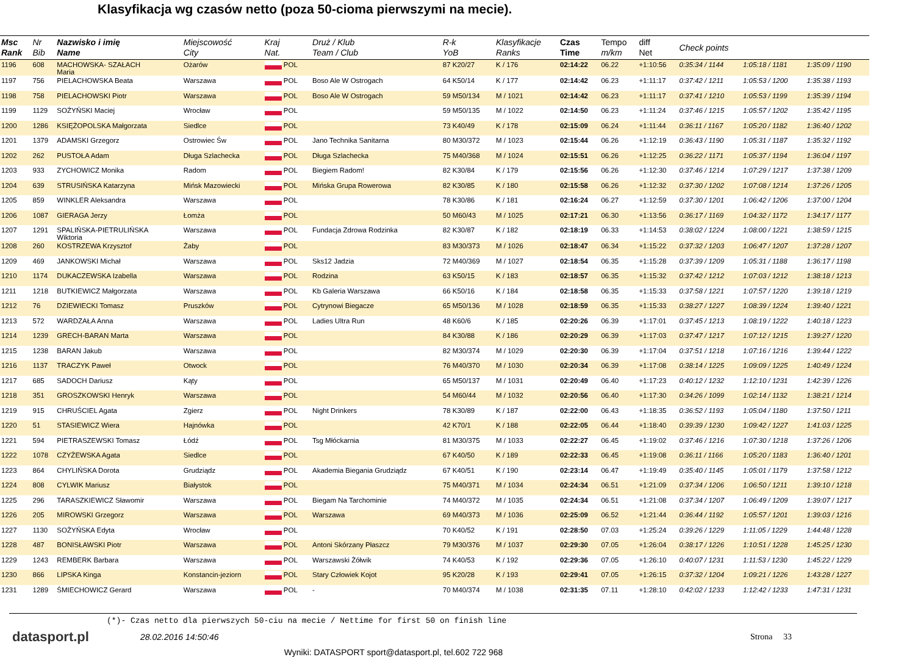Klasyfikacja wg czasów netto (poza 50-cioma pierwszymi na mecie).
| Msc Rank | Nr Bib | Nazwisko i imię Name | Miejscowość City | Kraj Nat. | Druż / Klub Team / Club | R-k YoB | Klasyfikacje Ranks | Czas Time | Tempo m/km | diff Net | Check points | | |
| --- | --- | --- | --- | --- | --- | --- | --- | --- | --- | --- | --- | --- | --- |
| 1196 | 608 | MACHOWSKA- SZAŁACH Maria | Ożarów | POL | | 87 K20/27 | K / 176 | 02:14:22 | 06.22 | +1:10:56 | 0:35:34 / 1144 | 1:05:18 / 1181 | 1:35:09 / 1190 |
| 1197 | 756 | PIELACHOWSKA Beata | Warszawa | POL | Boso Ale W Ostrogach | 64 K50/14 | K / 177 | 02:14:42 | 06.23 | +1:11:17 | 0:37:42 / 1211 | 1:05:53 / 1200 | 1:35:38 / 1193 |
| 1198 | 758 | PIELACHOWSKI Piotr | Warszawa | POL | Boso Ale W Ostrogach | 59 M50/134 | M / 1021 | 02:14:42 | 06.23 | +1:11:17 | 0:37:41 / 1210 | 1:05:53 / 1199 | 1:35:39 / 1194 |
| 1199 | 1129 | SOŻYŃSKI Maciej | Wrocław | POL | | 59 M50/135 | M / 1022 | 02:14:50 | 06.23 | +1:11:24 | 0:37:46 / 1215 | 1:05:57 / 1202 | 1:35:42 / 1195 |
| 1200 | 1286 | KSIĘŻOPOLSKA Małgorzata | Siedlce | POL | | 73 K40/49 | K / 178 | 02:15:09 | 06.24 | +1:11:44 | 0:36:11 / 1167 | 1:05:20 / 1182 | 1:36:40 / 1202 |
| 1201 | 1379 | ADAMSKI Grzegorz | Ostrowiec Św | POL | Jano Technika Sanitarna | 80 M30/372 | M / 1023 | 02:15:44 | 06.26 | +1:12:19 | 0:36:43 / 1190 | 1:05:31 / 1187 | 1:35:32 / 1192 |
| 1202 | 262 | PUSTOŁA Adam | Długa Szlachecka | POL | Długa Szlachecka | 75 M40/368 | M / 1024 | 02:15:51 | 06.26 | +1:12:25 | 0:36:22 / 1171 | 1:05:37 / 1194 | 1:36:04 / 1197 |
| 1203 | 933 | ZYCHOWICZ Monika | Radom | POL | Biegiem Radom! | 82 K30/84 | K / 179 | 02:15:56 | 06.26 | +1:12:30 | 0:37:46 / 1214 | 1:07:29 / 1217 | 1:37:38 / 1209 |
| 1204 | 639 | STRUSIŃSKA Katarzyna | Mińsk Mazowiecki | POL | Mińska Grupa Rowerowa | 82 K30/85 | K / 180 | 02:15:58 | 06.26 | +1:12:32 | 0:37:30 / 1202 | 1:07:08 / 1214 | 1:37:26 / 1205 |
| 1205 | 859 | WINKLER Aleksandra | Warszawa | POL | | 78 K30/86 | K / 181 | 02:16:24 | 06.27 | +1:12:59 | 0:37:30 / 1201 | 1:06:42 / 1206 | 1:37:00 / 1204 |
| 1206 | 1087 | GIERAGA Jerzy | Łomża | POL | | 50 M60/43 | M / 1025 | 02:17:21 | 06.30 | +1:13:56 | 0:36:17 / 1169 | 1:04:32 / 1172 | 1:34:17 / 1177 |
| 1207 | 1291 | SPALIŃSKA-PIETRULIŃSKA Wiktoria | Warszawa | POL | Fundacja Zdrowa Rodzinka | 82 K30/87 | K / 182 | 02:18:19 | 06.33 | +1:14:53 | 0:38:02 / 1224 | 1:08:00 / 1221 | 1:38:59 / 1215 |
| 1208 | 260 | KOSTRZEWA Krzysztof | Żaby | POL | | 83 M30/373 | M / 1026 | 02:18:47 | 06.34 | +1:15:22 | 0:37:32 / 1203 | 1:06:47 / 1207 | 1:37:28 / 1207 |
| 1209 | 469 | JANKOWSKI Michał | Warszawa | POL | Sks12 Jadzia | 72 M40/369 | M / 1027 | 02:18:54 | 06.35 | +1:15:28 | 0:37:39 / 1209 | 1:05:31 / 1188 | 1:36:17 / 1198 |
| 1210 | 1174 | DUKACZEWSKA Izabella | Warszawa | POL | Rodzina | 63 K50/15 | K / 183 | 02:18:57 | 06.35 | +1:15:32 | 0:37:42 / 1212 | 1:07:03 / 1212 | 1:38:18 / 1213 |
| 1211 | 1218 | BUTKIEWICZ Małgorzata | Warszawa | POL | Kb Galeria Warszawa | 66 K50/16 | K / 184 | 02:18:58 | 06.35 | +1:15:33 | 0:37:58 / 1221 | 1:07:57 / 1220 | 1:39:18 / 1219 |
| 1212 | 76 | DZIEWIECKI Tomasz | Pruszków | POL | Cytrynowi Biegacze | 65 M50/136 | M / 1028 | 02:18:59 | 06.35 | +1:15:33 | 0:38:27 / 1227 | 1:08:39 / 1224 | 1:39:40 / 1221 |
| 1213 | 572 | WARDZAŁA Anna | Warszawa | POL | Ladies Ultra Run | 48 K60/6 | K / 185 | 02:20:26 | 06.39 | +1:17:01 | 0:37:45 / 1213 | 1:08:19 / 1222 | 1:40:18 / 1223 |
| 1214 | 1239 | GRECH-BARAN Marta | Warszawa | POL | | 84 K30/88 | K / 186 | 02:20:29 | 06.39 | +1:17:03 | 0:37:47 / 1217 | 1:07:12 / 1215 | 1:39:27 / 1220 |
| 1215 | 1238 | BARAN Jakub | Warszawa | POL | | 82 M30/374 | M / 1029 | 02:20:30 | 06.39 | +1:17:04 | 0:37:51 / 1218 | 1:07:16 / 1216 | 1:39:44 / 1222 |
| 1216 | 1137 | TRACZYK Paweł | Otwock | POL | | 76 M40/370 | M / 1030 | 02:20:34 | 06.39 | +1:17:08 | 0:38:14 / 1225 | 1:09:09 / 1225 | 1:40:49 / 1224 |
| 1217 | 685 | SADOCH Dariusz | Kąty | POL | | 65 M50/137 | M / 1031 | 02:20:49 | 06.40 | +1:17:23 | 0:40:12 / 1232 | 1:12:10 / 1231 | 1:42:39 / 1226 |
| 1218 | 351 | GROSZKOWSKI Henryk | Warszawa | POL | | 54 M60/44 | M / 1032 | 02:20:56 | 06.40 | +1:17:30 | 0:34:26 / 1099 | 1:02:14 / 1132 | 1:38:21 / 1214 |
| 1219 | 915 | CHRUŚCIEL Agata | Zgierz | POL | Night Drinkers | 78 K30/89 | K / 187 | 02:22:00 | 06.43 | +1:18:35 | 0:36:52 / 1193 | 1:05:04 / 1180 | 1:37:50 / 1211 |
| 1220 | 51 | STASIEWICZ Wiera | Hajnówka | POL | | 42 K70/1 | K / 188 | 02:22:05 | 06.44 | +1:18:40 | 0:39:39 / 1230 | 1:09:42 / 1227 | 1:41:03 / 1225 |
| 1221 | 594 | PIETRASZEWSKI Tomasz | Łódź | POL | Tsg Młóckarnia | 81 M30/375 | M / 1033 | 02:22:27 | 06.45 | +1:19:02 | 0:37:46 / 1216 | 1:07:30 / 1218 | 1:37:26 / 1206 |
| 1222 | 1078 | CZYŻEWSKA Agata | Siedlce | POL | | 67 K40/50 | K / 189 | 02:22:33 | 06.45 | +1:19:08 | 0:36:11 / 1166 | 1:05:20 / 1183 | 1:36:40 / 1201 |
| 1223 | 864 | CHYLIŃSKA Dorota | Grudziądz | POL | Akademia Biegania Grudziądz | 67 K40/51 | K / 190 | 02:23:14 | 06.47 | +1:19:49 | 0:35:40 / 1145 | 1:05:01 / 1179 | 1:37:58 / 1212 |
| 1224 | 808 | CYLWIK Mariusz | Białystok | POL | | 75 M40/371 | M / 1034 | 02:24:34 | 06.51 | +1:21:09 | 0:37:34 / 1206 | 1:06:50 / 1211 | 1:39:10 / 1218 |
| 1225 | 296 | TARASZKIEWICZ Sławomir | Warszawa | POL | Biegam Na Tarchominie | 74 M40/372 | M / 1035 | 02:24:34 | 06.51 | +1:21:08 | 0:37:34 / 1207 | 1:06:49 / 1209 | 1:39:07 / 1217 |
| 1226 | 205 | MIROWSKI Grzegorz | Warszawa | POL | Warszawa | 69 M40/373 | M / 1036 | 02:25:09 | 06.52 | +1:21:44 | 0:36:44 / 1192 | 1:05:57 / 1201 | 1:39:03 / 1216 |
| 1227 | 1130 | SOŻYŃSKA Edyta | Wrocław | POL | | 70 K40/52 | K / 191 | 02:28:50 | 07.03 | +1:25:24 | 0:39:26 / 1229 | 1:11:05 / 1229 | 1:44:48 / 1228 |
| 1228 | 487 | BONISŁAWSKI Piotr | Warszawa | POL | Antoni Skórzany Płaszcz | 79 M30/376 | M / 1037 | 02:29:30 | 07.05 | +1:26:04 | 0:38:17 / 1226 | 1:10:51 / 1228 | 1:45:25 / 1230 |
| 1229 | 1243 | REMBERK Barbara | Warszawa | POL | Warszawski Żółwik | 74 K40/53 | K / 192 | 02:29:36 | 07.05 | +1:26:10 | 0:40:07 / 1231 | 1:11:53 / 1230 | 1:45:22 / 1229 |
| 1230 | 866 | LIPSKA Kinga | Konstancin-jeziorn | POL | Stary Człowiek Kojot | 95 K20/28 | K / 193 | 02:29:41 | 07.05 | +1:26:15 | 0:37:32 / 1204 | 1:09:21 / 1226 | 1:43:28 / 1227 |
| 1231 | 1289 | ŚMIECHOWICZ Gerard | Warszawa | POL | - | 70 M40/374 | M / 1038 | 02:31:35 | 07.11 | +1:28:10 | 0:42:02 / 1233 | 1:12:42 / 1233 | 1:47:31 / 1231 |
(*)- Czas netto dla pierwszych 50-ciu na mecie / Nettime for first 50 on finish line
datasport.pl
28.02.2016 14:50:46 Strona 33
Wyniki: DATASPORT sport@datasport.pl, tel.602 722 968